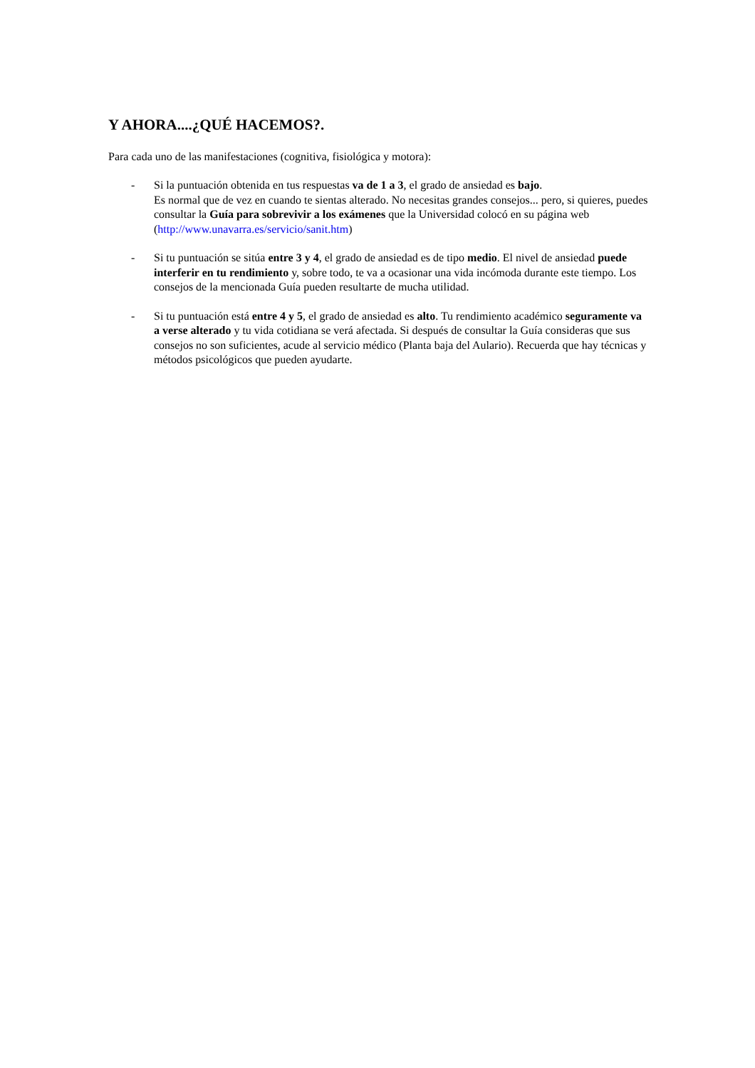Y AHORA....¿QUÉ HACEMOS?.
Para cada uno de las manifestaciones (cognitiva, fisiológica y motora):
- Si la puntuación obtenida en tus respuestas va de 1 a 3, el grado de ansiedad es bajo.
Es normal que de vez en cuando te sientas alterado. No necesitas grandes consejos... pero, si quieres, puedes consultar la Guía para sobrevivir a los exámenes que la Universidad colocó en su página web (http://www.unavarra.es/servicio/sanit.htm)
- Si tu puntuación se sitúa entre 3 y 4, el grado de ansiedad es de tipo medio. El nivel de ansiedad puede interferir en tu rendimiento y, sobre todo, te va a ocasionar una vida incómoda durante este tiempo. Los consejos de la mencionada Guía pueden resultarte de mucha utilidad.
- Si tu puntuación está entre 4 y 5, el grado de ansiedad es alto. Tu rendimiento académico seguramente va a verse alterado y tu vida cotidiana se verá afectada. Si después de consultar la Guía consideras que sus consejos no son suficientes, acude al servicio médico (Planta baja del Aulario). Recuerda que hay técnicas y métodos psicológicos que pueden ayudarte.